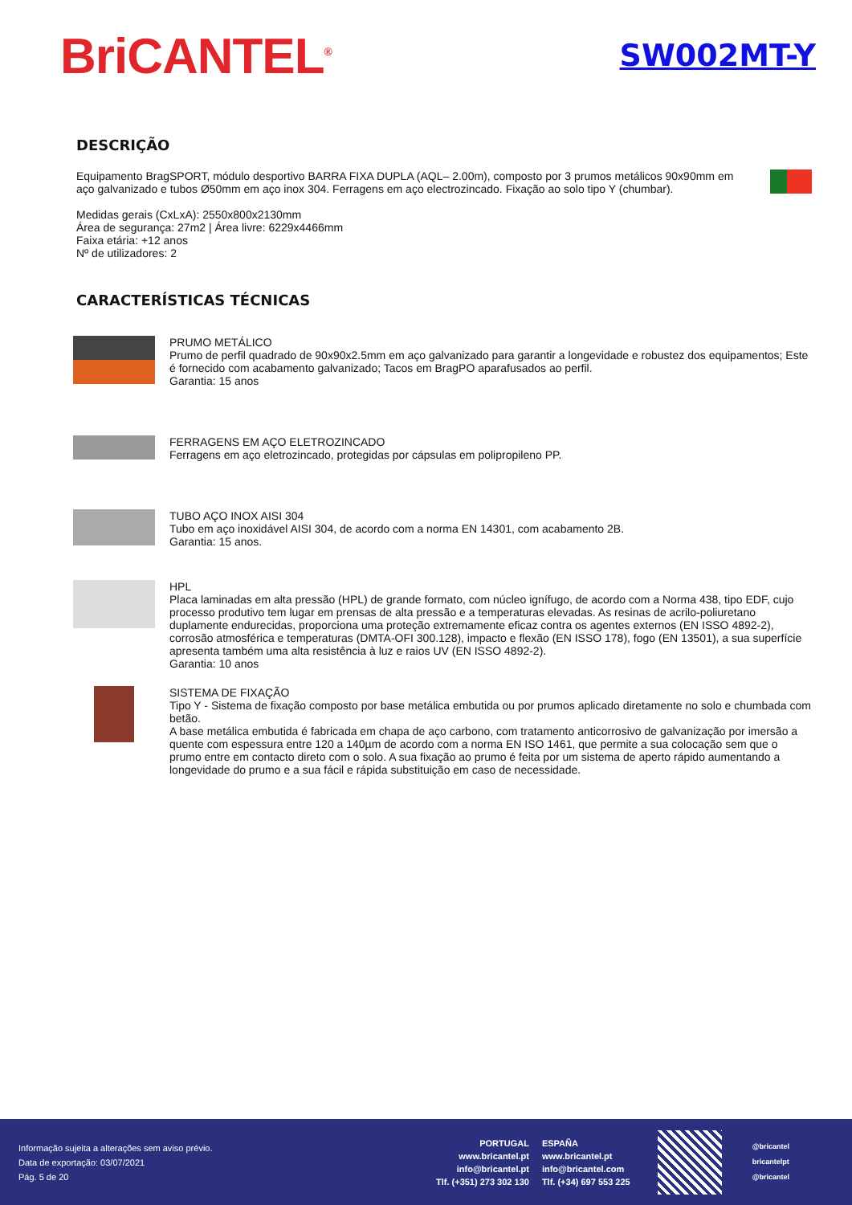BriCANTEL<sup>®</sup>
SW002MT-Y
DESCRIÇÃO
Equipamento BragSPORT, módulo desportivo BARRA FIXA DUPLA (AQL– 2.00m), composto por 3 prumos metálicos 90x90mm em aço galvanizado e tubos Ø50mm em aço inox 304. Ferragens em aço electrozincado. Fixação ao solo tipo Y (chumbar).
Medidas gerais (CxLxA): 2550x800x2130mm
Área de segurança: 27m2 | Área livre: 6229x4466mm
Faixa etária: +12 anos
Nº de utilizadores: 2
CARACTERÍSTICAS TÉCNICAS
PRUMO METÁLICO
Prumo de perfil quadrado de 90x90x2.5mm em aço galvanizado para garantir a longevidade e robustez dos equipamentos; Este é fornecido com acabamento galvanizado; Tacos em BragPO aparafusados ao perfil.
Garantia: 15 anos
FERRAGENS EM AÇO ELETROZINCADO
Ferragens em aço eletrozincado, protegidas por cápsulas em polipropileno PP.
TUBO AÇO INOX AISI 304
Tubo em aço inoxidável AISI 304, de acordo com a norma EN 14301, com acabamento 2B.
Garantia: 15 anos.
HPL
Placa laminadas em alta pressão (HPL) de grande formato, com núcleo ignífugo, de acordo com a Norma 438, tipo EDF, cujo processo produtivo tem lugar em prensas de alta pressão e a temperaturas elevadas. As resinas de acrilo-poliuretano duplamente endurecidas, proporciona uma proteção extremamente eficaz contra os agentes externos (EN ISSO 4892-2), corrosão atmosférica e temperaturas (DMTA-OFI 300.128), impacto e flexão (EN ISSO 178), fogo (EN 13501), a sua superfície apresenta também uma alta resistência à luz e raios UV (EN ISSO 4892-2).
Garantia: 10 anos
SISTEMA DE FIXAÇÃO
Tipo Y - Sistema de fixação composto por base metálica embutida ou por prumos aplicado diretamente no solo e chumbada com betão.
A base metálica embutida é fabricada em chapa de aço carbono, com tratamento anticorrosivo de galvanização por imersão a quente com espessura entre 120 a 140µm de acordo com a norma EN ISO 1461, que permite a sua colocação sem que o prumo entre em contacto direto com o solo. A sua fixação ao prumo é feita por um sistema de aperto rápido aumentando a longevidade do prumo e a sua fácil e rápida substituição em caso de necessidade.
Informação sujeita a alterações sem aviso prévio.
Data de exportação: 03/07/2021
Pág. 5 de 20
PORTUGAL
www.bricantel.pt
info@bricantel.pt
Tlf. (+351) 273 302 130
ESPAÑA
www.bricantel.pt
info@bricantel.com
Tlf. (+34) 697 553 225
@bricantel
bricantelpt
@bricantel